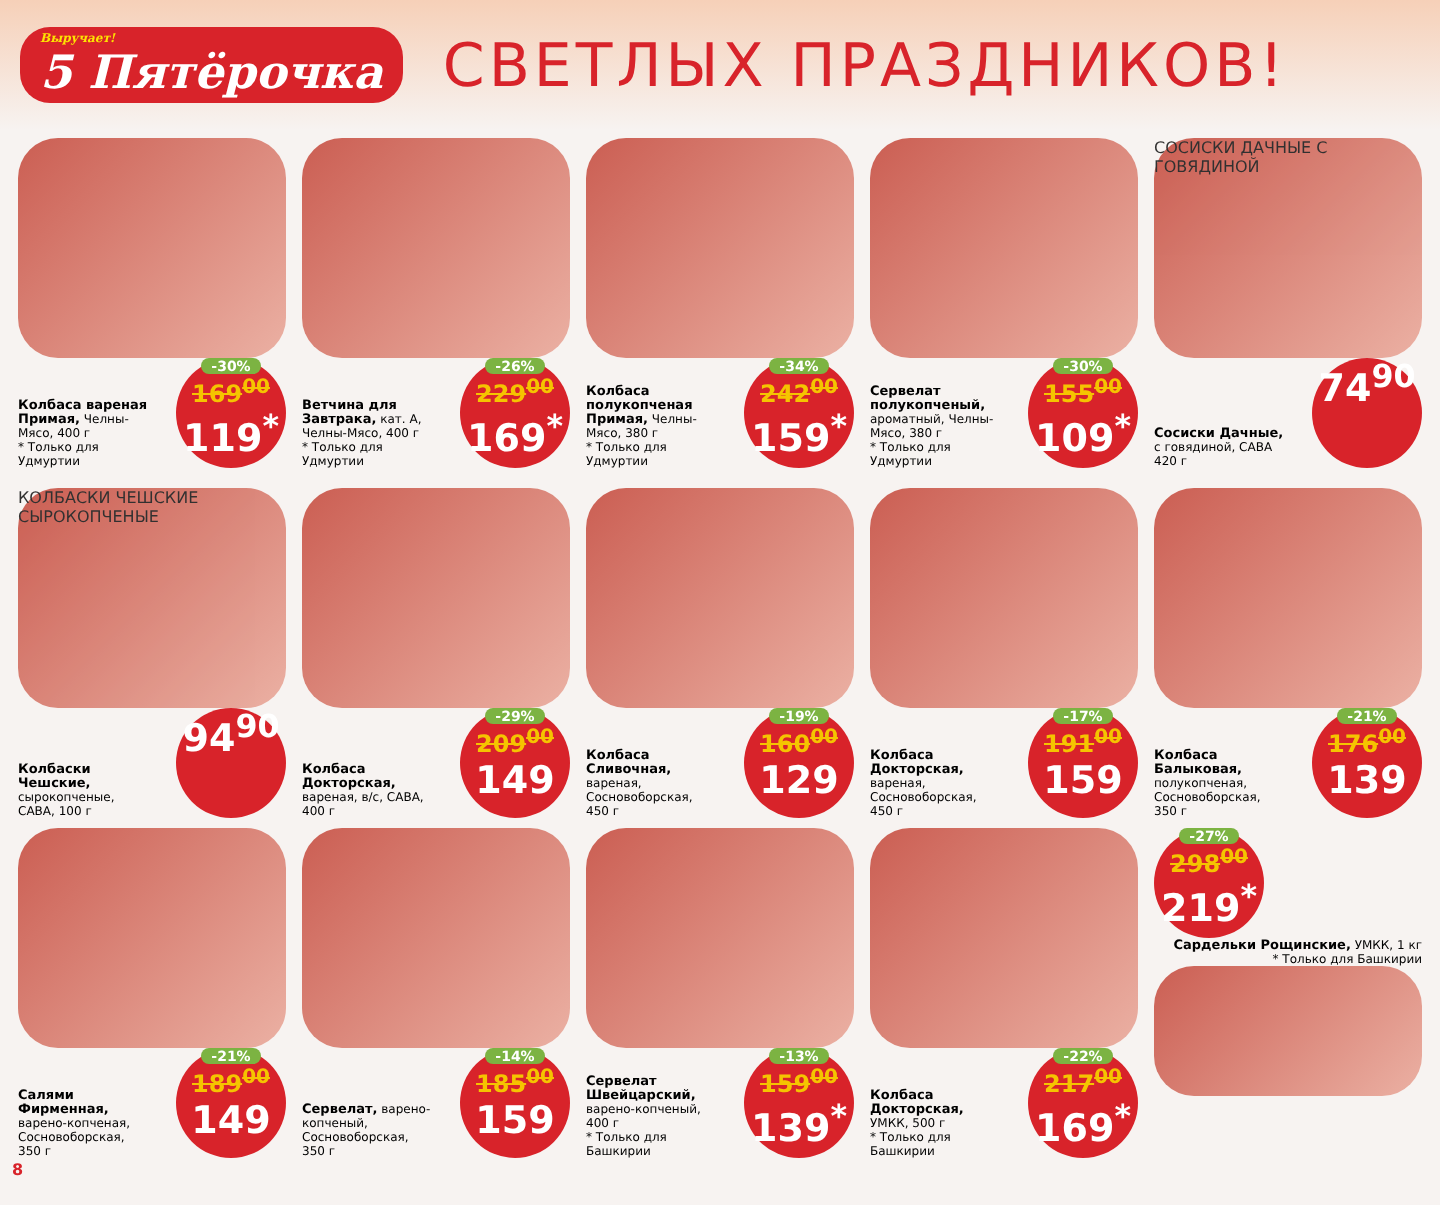Выручает!
5 Пятёрочка
СВЕТЛЫХ ПРАЗДНИКОВ!
Колбаса вареная Примая, Челны-Мясо, 400 г
* Только для Удмуртии
-30%
169<sup>00</sup>
119<sup>*</sup>
Ветчина для Завтрака, кат. А, Челны-Мясо, 400 г
* Только для Удмуртии
-26%
229<sup>00</sup>
169<sup>*</sup>
Колбаса полукопченая Примая, Челны-Мясо, 380 г
* Только для Удмуртии
-34%
242<sup>00</sup>
159<sup>*</sup>
Сервелат полукопченый, ароматный, Челны-Мясо, 380 г
* Только для Удмуртии
-30%
155<sup>00</sup>
109<sup>*</sup>
СОСИСКИ ДАЧНЫЕ С ГОВЯДИНОЙ
Сосиски Дачные, с говядиной, САВА 420 г
74<sup>90</sup>
КОЛБАСКИ ЧЕШСКИЕ СЫРОКОПЧЕНЫЕ
Колбаски Чешские, сырокопченые, САВА, 100 г
94<sup>90</sup>
Колбаса Докторская, вареная, в/с, САВА, 400 г
-29%
209<sup>00</sup>
149
Колбаса Сливочная, вареная, Сосновоборская, 450 г
-19%
160<sup>00</sup>
129
Колбаса Докторская, вареная, Сосновоборская, 450 г
-17%
191<sup>00</sup>
159
Колбаса Балыковая, полукопченая, Сосновоборская, 350 г
-21%
176<sup>00</sup>
139
Салями Фирменная, варено-копченая, Сосновоборская, 350 г
-21%
189<sup>00</sup>
149
Сервелат, варено-копченый, Сосновоборская, 350 г
-14%
185<sup>00</sup>
159
Сервелат Швейцарский, варено-копченый, 400 г
* Только для Башкирии
-13%
159<sup>00</sup>
139<sup>*</sup>
Колбаса Докторская, УМКК, 500 г
* Только для Башкирии
-22%
217<sup>00</sup>
169<sup>*</sup>
-27%
298<sup>00</sup>
219<sup>*</sup>
Сардельки Рощинские, УМКК, 1 кг
* Только для Башкирии
8